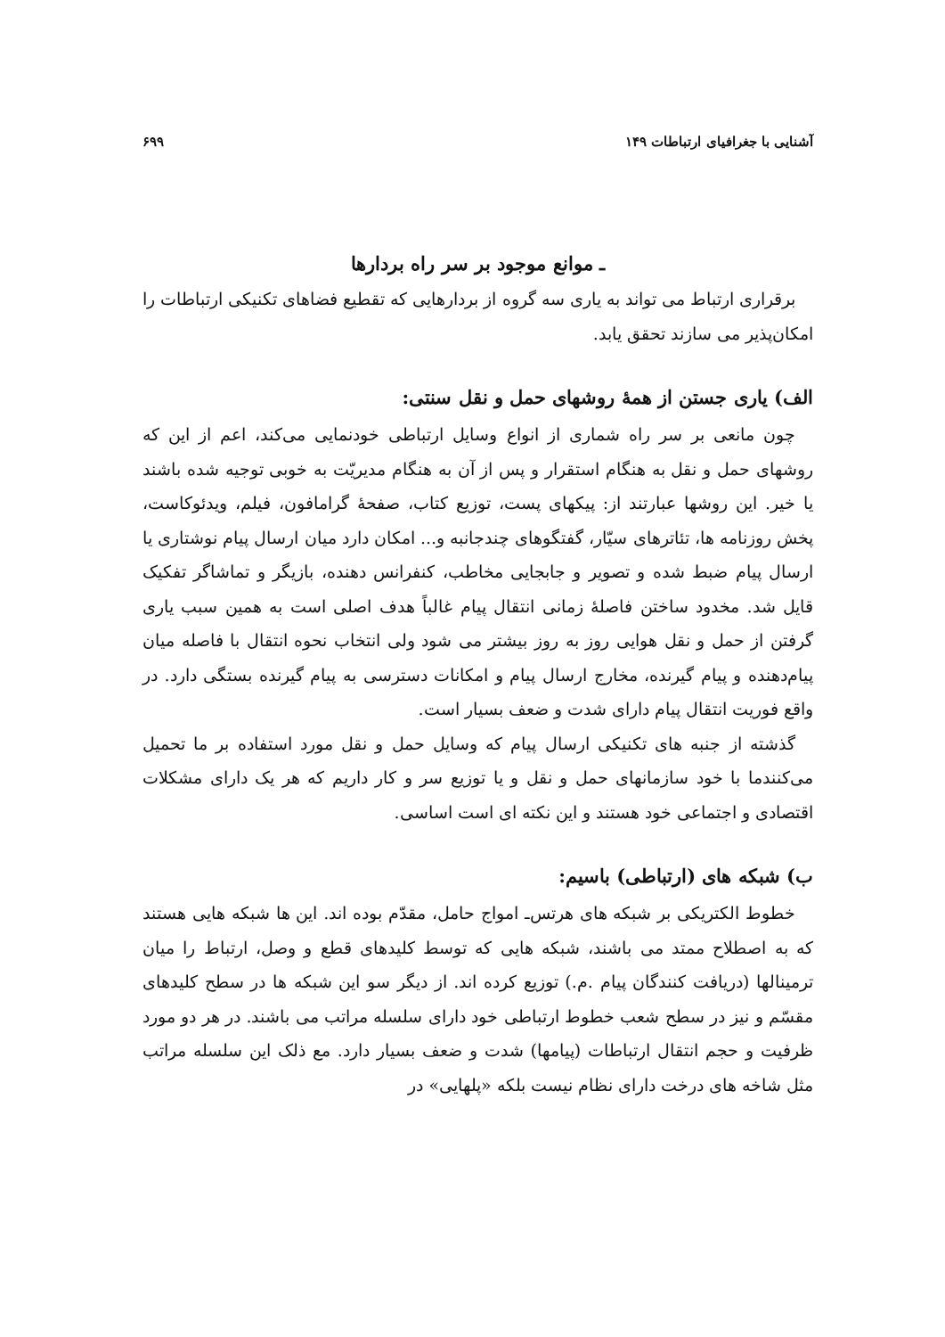آشنایی با جغرافیای ارتباطات ۱۴۹ ۶۹۹
ـ موانع موجود بر سر راه بردارها
برقراری ارتباط می تواند به یاری سه گروه از بردارهایی که تقطیع فضاهای تکنیکی ارتباطات را امکان‌پذیر می سازند تحقق یابد.
الف) یاری جستن از همهٔ روشهای حمل و نقل سنتی:
چون مانعی بر سر راه شماری از انواع وسایل ارتباطی خودنمایی می‌کند، اعم از این که روشهای حمل و نقل به هنگام استقرار و پس از آن به هنگام مدیریّت به خوبی توجیه شده باشند یا خیر. این روشها عبارتند از: پیکهای پست، توزیع کتاب، صفحهٔ گرامافون، فیلم، ویدئوکاست، پخش روزنامه ها، تئاترهای سیّار، گفتگوهای چندجانبه و... امکان دارد میان ارسال پیام نوشتاری یا ارسال پیام ضبط شده و تصویر و جابجایی مخاطب، کنفرانس دهنده، بازیگر و تماشاگر تفکیک قایل شد. مخدود ساختن فاصلهٔ زمانی انتقال پیام غالباً هدف اصلی است به همین سبب یاری گرفتن از حمل و نقل هوایی روز به روز بیشتر می شود ولی انتخاب نحوه انتقال با فاصله میان پیام‌دهنده و پیام گیرنده، مخارج ارسال پیام و امکانات دسترسی به پیام گیرنده بستگی دارد. در واقع فوریت انتقال پیام دارای شدت و ضعف بسیار است.
گذشته از جنبه های تکنیکی ارسال پیام که وسایل حمل و نقل مورد استفاده بر ما تحمیل می‌کنندما با خود سازمانهای حمل و نقل و یا توزیع سر و کار داریم که هر یک دارای مشکلات اقتصادی و اجتماعی خود هستند و این نکته ای است اساسی.
ب) شبکه های (ارتباطی) باسیم:
خطوط الکتریکی بر شبکه های هرتس‌ـ امواج حامل، مقدّم بوده اند. این ها شبکه هایی هستند که به اصطلاح ممتد می باشند، شبکه هایی که توسط کلیدهای قطع و وصل، ارتباط را میان ترمینالها (دریافت کنندگان پیام .م.) توزیع کرده اند. از دیگر سو این شبکه ها در سطح کلیدهای مقسّم و نیز در سطح شعب خطوط ارتباطی خود دارای سلسله مراتب می باشند. در هر دو مورد ظرفیت و حجم انتقال ارتباطات (پیامها) شدت و ضعف بسیار دارد. مع ذلک این سلسله مراتب مثل شاخه های درخت دارای نظام نیست بلکه «پلهایی» در